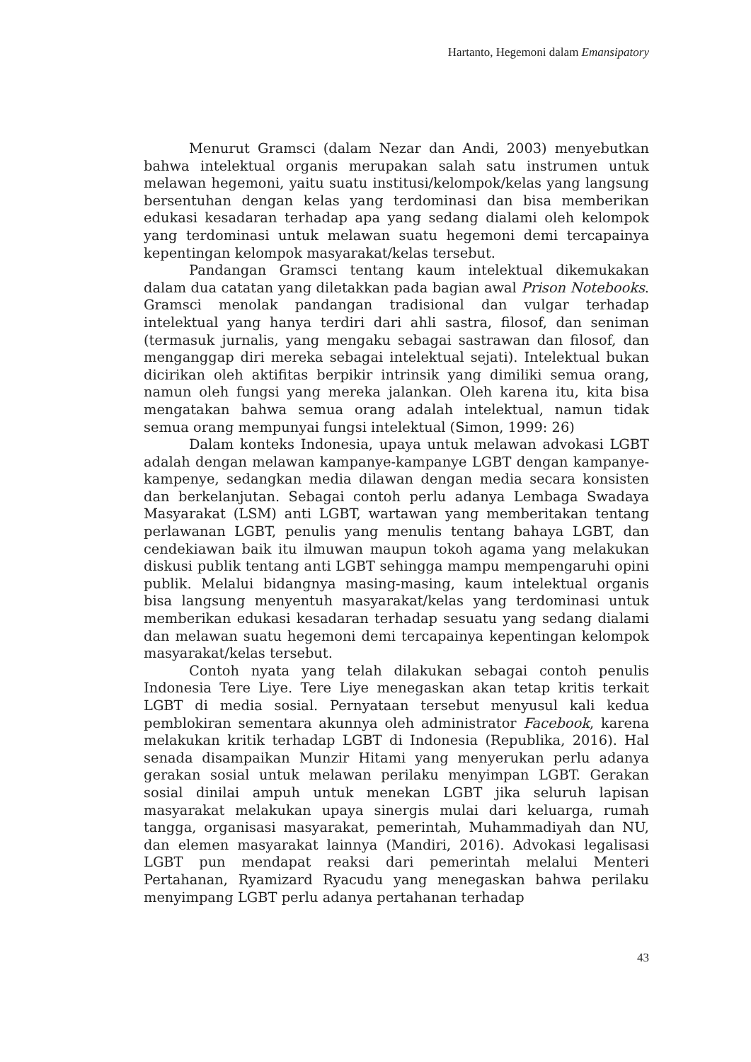Hartanto, Hegemoni dalam Emansipatory
Menurut Gramsci (dalam Nezar dan Andi, 2003) menyebutkan bahwa intelektual organis merupakan salah satu instrumen untuk melawan hegemoni, yaitu suatu institusi/kelompok/kelas yang langsung bersentuhan dengan kelas yang terdominasi dan bisa memberikan edukasi kesadaran terhadap apa yang sedang dialami oleh kelompok yang terdominasi untuk melawan suatu hegemoni demi tercapainya kepentingan kelompok masyarakat/kelas tersebut.
Pandangan Gramsci tentang kaum intelektual dikemukakan dalam dua catatan yang diletakkan pada bagian awal Prison Notebooks. Gramsci menolak pandangan tradisional dan vulgar terhadap intelektual yang hanya terdiri dari ahli sastra, filosof, dan seniman (termasuk jurnalis, yang mengaku sebagai sastrawan dan filosof, dan menganggap diri mereka sebagai intelektual sejati). Intelektual bukan dicirikan oleh aktifitas berpikir intrinsik yang dimiliki semua orang, namun oleh fungsi yang mereka jalankan. Oleh karena itu, kita bisa mengatakan bahwa semua orang adalah intelektual, namun tidak semua orang mempunyai fungsi intelektual (Simon, 1999: 26)
Dalam konteks Indonesia, upaya untuk melawan advokasi LGBT adalah dengan melawan kampanye-kampanye LGBT dengan kampanye-kampenye, sedangkan media dilawan dengan media secara konsisten dan berkelanjutan. Sebagai contoh perlu adanya Lembaga Swadaya Masyarakat (LSM) anti LGBT, wartawan yang memberitakan tentang perlawanan LGBT, penulis yang menulis tentang bahaya LGBT, dan cendekiawan baik itu ilmuwan maupun tokoh agama yang melakukan diskusi publik tentang anti LGBT sehingga mampu mempengaruhi opini publik. Melalui bidangnya masing-masing, kaum intelektual organis bisa langsung menyentuh masyarakat/kelas yang terdominasi untuk memberikan edukasi kesadaran terhadap sesuatu yang sedang dialami dan melawan suatu hegemoni demi tercapainya kepentingan kelompok masyarakat/kelas tersebut.
Contoh nyata yang telah dilakukan sebagai contoh penulis Indonesia Tere Liye. Tere Liye menegaskan akan tetap kritis terkait LGBT di media sosial. Pernyataan tersebut menyusul kali kedua pemblokiran sementara akunnya oleh administrator Facebook, karena melakukan kritik terhadap LGBT di Indonesia (Republika, 2016). Hal senada disampaikan Munzir Hitami yang menyerukan perlu adanya gerakan sosial untuk melawan perilaku menyimpan LGBT. Gerakan sosial dinilai ampuh untuk menekan LGBT jika seluruh lapisan masyarakat melakukan upaya sinergis mulai dari keluarga, rumah tangga, organisasi masyarakat, pemerintah, Muhammadiyah dan NU, dan elemen masyarakat lainnya (Mandiri, 2016). Advokasi legalisasi LGBT pun mendapat reaksi dari pemerintah melalui Menteri Pertahanan, Ryamizard Ryacudu yang menegaskan bahwa perilaku menyimpang LGBT perlu adanya pertahanan terhadap
43